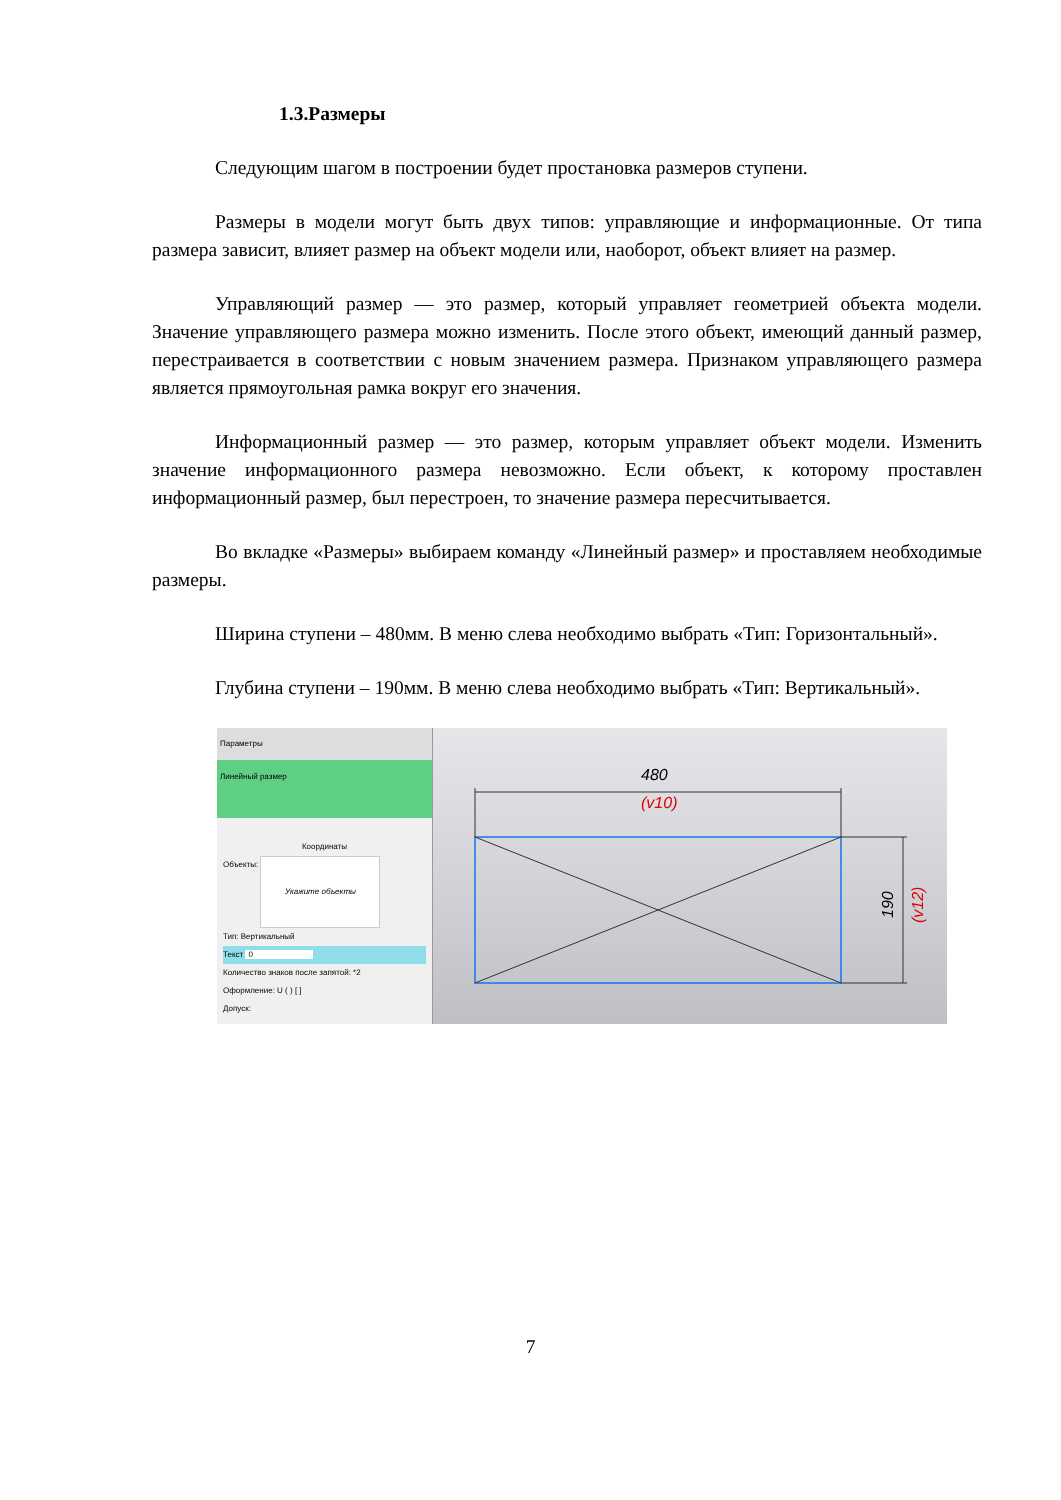1.3.Размеры
Следующим шагом в построении будет простановка размеров ступени.
Размеры в модели могут быть двух типов: управляющие и информационные. От типа размера зависит, влияет размер на объект модели или, наоборот, объект влияет на размер.
Управляющий размер — это размер, который управляет геометрией объекта модели. Значение управляющего размера можно изменить. После этого объект, имеющий данный размер, перестраивается в соответствии с новым значением размера. Признаком управляющего размера является прямоугольная рамка вокруг его значения.
Информационный размер — это размер, которым управляет объект модели. Изменить значение информационного размера невозможно. Если объект, к которому проставлен информационный размер, был перестроен, то значение размера пересчитывается.
Во вкладке «Размеры» выбираем команду «Линейный размер» и проставляем необходимые размеры.
Ширина ступени – 480мм. В меню слева необходимо выбрать «Тип: Горизонтальный».
Глубина ступени – 190мм. В меню слева необходимо выбрать «Тип: Вертикальный».
Параметры
Линейный размер
Координаты
Объекты: Укажите объекты
Тип: Вертикальный
Текст 0
Количество знаков после запятой: *2
Оформление: U ( ) [ ]
Допуск:
480
(v10)
190
(v12)
7